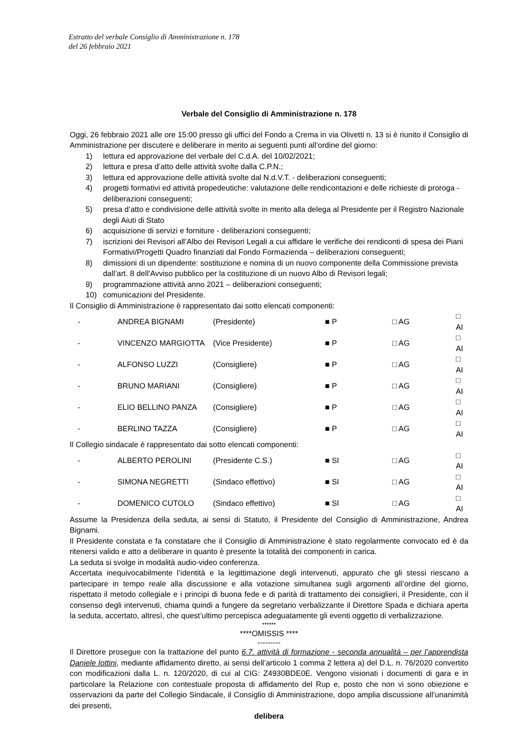Estratto del verbale Consiglio di Amministrazione n. 178
del 26 febbraio 2021
Verbale del Consiglio di Amministrazione n. 178
Oggi, 26 febbraio 2021 alle ore 15:00 presso gli uffici del Fondo a Crema in via Olivetti n. 13 si è riunito il Consiglio di Amministrazione per discutere e deliberare in merito ai seguenti punti all’ordine del giorno:
1) lettura ed approvazione del verbale del C.d.A. del 10/02/2021;
2) lettura e presa d’atto delle attività svolte dalla C.P.N.;
3) lettura ed approvazione delle attività svolte dal N.d.V.T. - deliberazioni conseguenti;
4) progetti formativi ed attività propedeutiche: valutazione delle rendicontazioni e delle richieste di proroga - deliberazioni conseguenti;
5) presa d’atto e condivisione delle attività svolte in merito alla delega al Presidente per il Registro Nazionale degli Aiuti di Stato
6) acquisizione di servizi e forniture - deliberazioni conseguenti;
7) iscrizioni dei Revisori all’Albo dei Revisori Legali a cui affidare le verifiche dei rendiconti di spesa dei Piani Formativi/Progetti Quadro finanziati dal Fondo Formazienda – deliberazioni conseguenti;
8) dimissioni di un dipendente: sostituzione e nomina di un nuovo componente della Commissione prevista dall’art. 8 dell’Avviso pubblico per la costituzione di un nuovo Albo di Revisori legali;
9) programmazione attività anno 2021 – deliberazioni conseguenti;
10) comunicazioni del Presidente.
Il Consiglio di Amministrazione è rappresentato dai sotto elencati componenti:
| - | ANDREA BIGNAMI | (Presidente) | ■ P | □ AG | □ AI |
| - | VINCENZO MARGIOTTA | (Vice Presidente) | ■ P | □ AG | □ AI |
| - | ALFONSO LUZZI | (Consigliere) | ■ P | □ AG | □ AI |
| - | BRUNO MARIANI | (Consigliere) | ■ P | □ AG | □ AI |
| - | ELIO BELLINO PANZA | (Consigliere) | ■ P | □ AG | □ AI |
| - | BERLINO TAZZA | (Consigliere) | ■ P | □ AG | □ AI |
Il Collegio sindacale è rappresentato dai sotto elencati componenti:
| - | ALBERTO PEROLINI | (Presidente C.S.) | ■ SI | □ AG | □ AI |
| - | SIMONA NEGRETTI | (Sindaco effettivo) | ■ SI | □ AG | □ AI |
| - | DOMENICO CUTOLO | (Sindaco effettivo) | ■ SI | □ AG | □ AI |
Assume la Presidenza della seduta, ai sensi di Statuto, il Presidente del Consiglio di Amministrazione, Andrea Bignami.
Il Presidente constata e fa constatare che il Consiglio di Amministrazione è stato regolarmente convocato ed è da ritenersi valido e atto a deliberare in quanto è presente la totalità dei componenti in carica.
La seduta si svolge in modalità audio-video conferenza.
Accertata inequivocabilmente l’identità e la legittimazione degli intervenuti, appurato che gli stessi riescano a partecipare in tempo reale alla discussione e alla votazione simultanea sugli argomenti all’ordine del giorno, rispettato il metodo collegiale e i principi di buona fede e di parità di trattamento dei consiglieri, il Presidente, con il consenso degli intervenuti, chiama quindi a fungere da segretario verbalizzante il Direttore Spada e dichiara aperta la seduta, accertato, altresì, che quest’ultimo percepisca adeguatamente gli eventi oggetto di verbalizzazione.
******
****OMISSIS ****
---------
Il Direttore prosegue con la trattazione del punto 6.7. attività di formazione - seconda annualità – per l’apprendista Daniele Iottini, mediante affidamento diretto, ai sensi dell’articolo 1 comma 2 lettera a) del D.L. n. 76/2020 convertito con modificazioni dalla L. n. 120/2020, di cui al CIG: Z4930BDE0E. Vengono visionati i documenti di gara e in particolare la Relazione con contestuale proposta di affidamento del Rup e, posto che non vi sono obiezione e osservazioni da parte del Collegio Sindacale, il Consiglio di Amministrazione, dopo amplia discussione all’unanimità dei presenti,
delibera